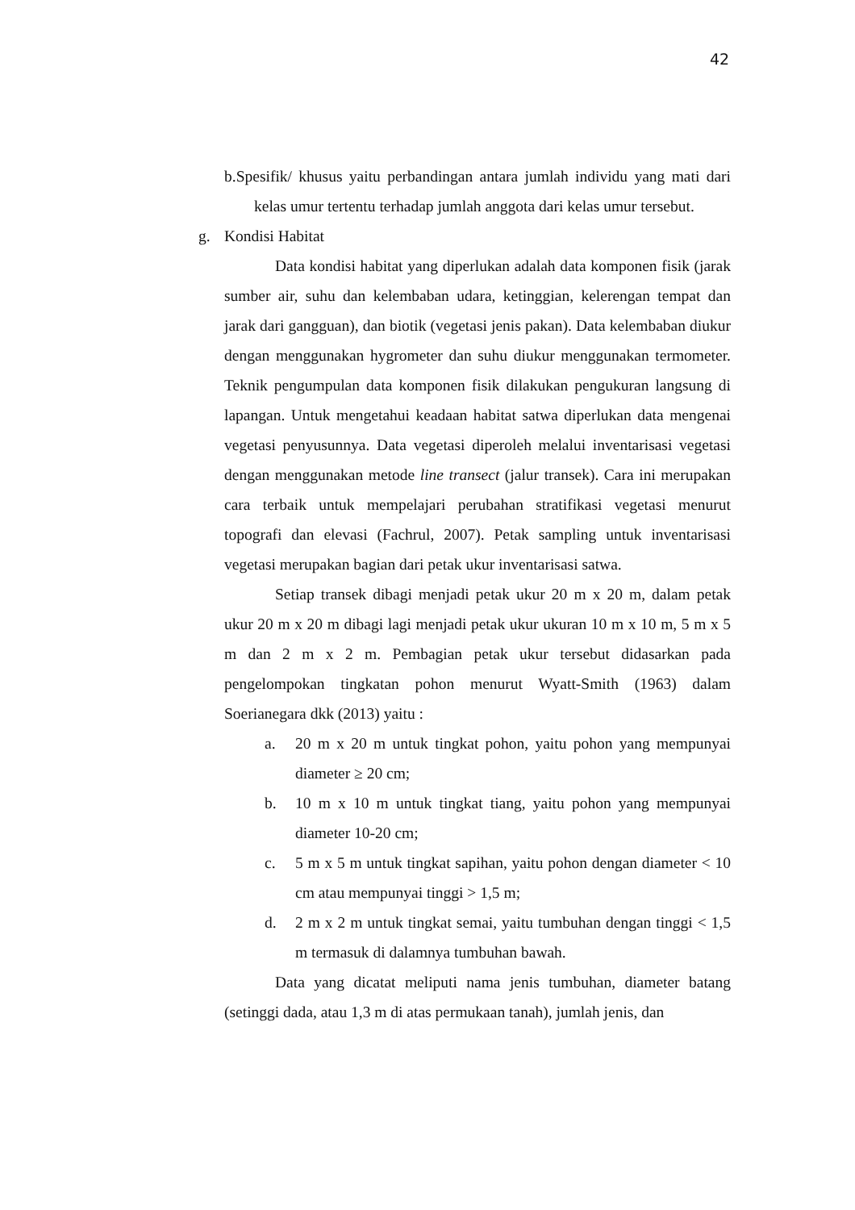42
b.Spesifik/ khusus yaitu perbandingan antara jumlah individu yang mati dari kelas umur tertentu terhadap jumlah anggota dari kelas umur tersebut.
g. Kondisi Habitat
Data kondisi habitat yang diperlukan adalah data komponen fisik (jarak sumber air, suhu dan kelembaban udara, ketinggian, kelerengan tempat dan jarak dari gangguan), dan biotik (vegetasi jenis pakan). Data kelembaban diukur dengan menggunakan hygrometer dan suhu diukur menggunakan termometer. Teknik pengumpulan data komponen fisik dilakukan pengukuran langsung di lapangan. Untuk mengetahui keadaan habitat satwa diperlukan data mengenai vegetasi penyusunnya. Data vegetasi diperoleh melalui inventarisasi vegetasi dengan menggunakan metode line transect (jalur transek). Cara ini merupakan cara terbaik untuk mempelajari perubahan stratifikasi vegetasi menurut topografi dan elevasi (Fachrul, 2007). Petak sampling untuk inventarisasi vegetasi merupakan bagian dari petak ukur inventarisasi satwa.
Setiap transek dibagi menjadi petak ukur 20 m x 20 m, dalam petak ukur 20 m x 20 m dibagi lagi menjadi petak ukur ukuran 10 m x 10 m, 5 m x 5 m dan 2 m x 2 m. Pembagian petak ukur tersebut didasarkan pada pengelompokan tingkatan pohon menurut Wyatt-Smith (1963) dalam Soerianegara dkk (2013) yaitu :
a. 20 m x 20 m untuk tingkat pohon, yaitu pohon yang mempunyai diameter ≥ 20 cm;
b. 10 m x 10 m untuk tingkat tiang, yaitu pohon yang mempunyai diameter 10-20 cm;
c. 5 m x 5 m untuk tingkat sapihan, yaitu pohon dengan diameter < 10 cm atau mempunyai tinggi > 1,5 m;
d. 2 m x 2 m untuk tingkat semai, yaitu tumbuhan dengan tinggi < 1,5 m termasuk di dalamnya tumbuhan bawah.
Data yang dicatat meliputi nama jenis tumbuhan, diameter batang (setinggi dada, atau 1,3 m di atas permukaan tanah), jumlah jenis, dan